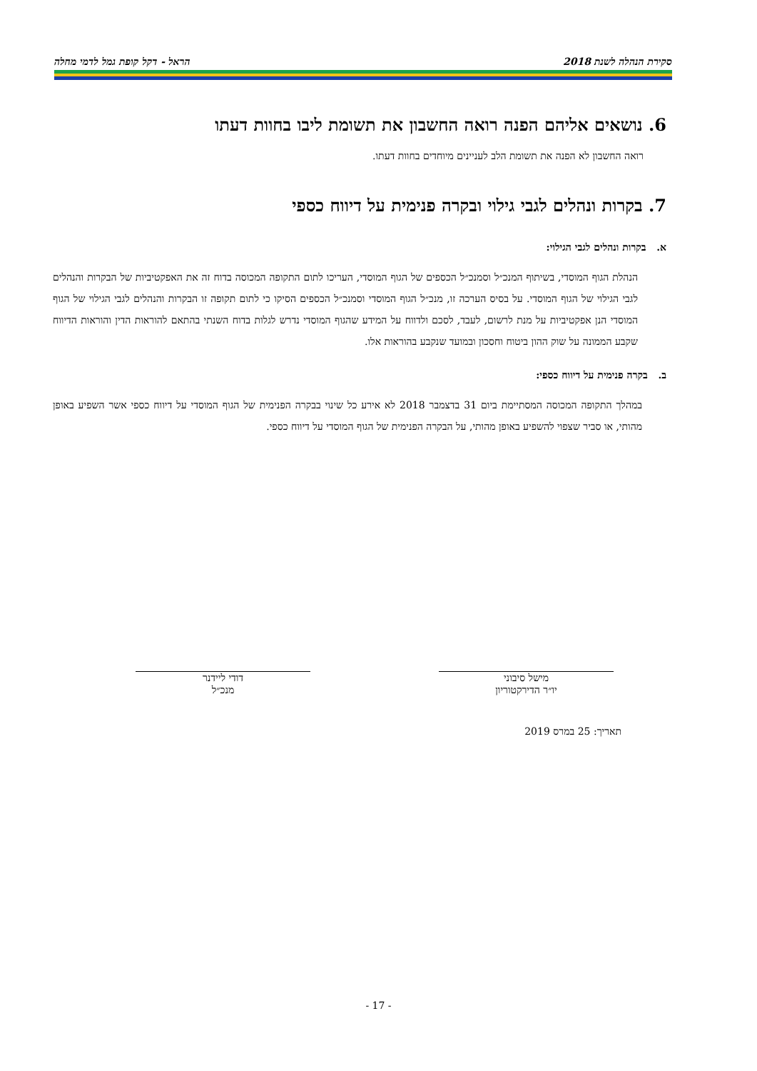סקירת הנהלה לשנת 2018 הראל - דקל קופת גמל לדמי מחלה
6. נושאים אליהם הפנה רואה החשבון את תשומת ליבו בחוות דעתו
רואה החשבון לא הפנה את תשומת הלב לעניינים מיוחדים בחוות דעתו.
7. בקרות ונהלים לגבי גילוי ובקרה פנימית על דיווח כספי
א. בקרות ונהלים לגבי הגילוי:
הנהלת הגוף המוסדי, בשיתוף המנכ״ל וסמנכ״ל הכספים של הגוף המוסדי, העריכו לתום התקופה המכוסה בדוח זה את האפקטיביות של הבקרות והנהלים לגבי הגילוי של הגוף המוסדי. על בסיס הערכה זו, מנכ״ל הגוף המוסדי וסמנכ״ל הכספים הסיקו כי לתום תקופה זו הבקרות והנהלים לגבי הגילוי של הגוף המוסדי הנן אפקטיביות על מנת לרשום, לעבד, לסכם ולדווח על המידע שהגוף המוסדי נדרש לגלות בדוח השנתי בהתאם להוראות הדין והוראות הדיווח שקבע הממונה על שוק ההון ביטוח וחסכון ובמועד שנקבע בהוראות אלו.
ב. בקרה פנימית על דיווח כספי:
במהלך התקופה המכוסה המסתיימת ביום 31 בדצמבר 2018 לא אירע כל שינוי בבקרה הפנימית של הגוף המוסדי על דיווח כספי אשר השפיע באופן מהותי, או סביר שצפוי להשפיע באופן מהותי, על הבקרה הפנימית של הגוף המוסדי על דיווח כספי.
מישל סיבוני
יו״ר הדירקטוריון
דודי ליידנר
מנכ״ל
תאריך: 25 במרס 2019
- 17 -